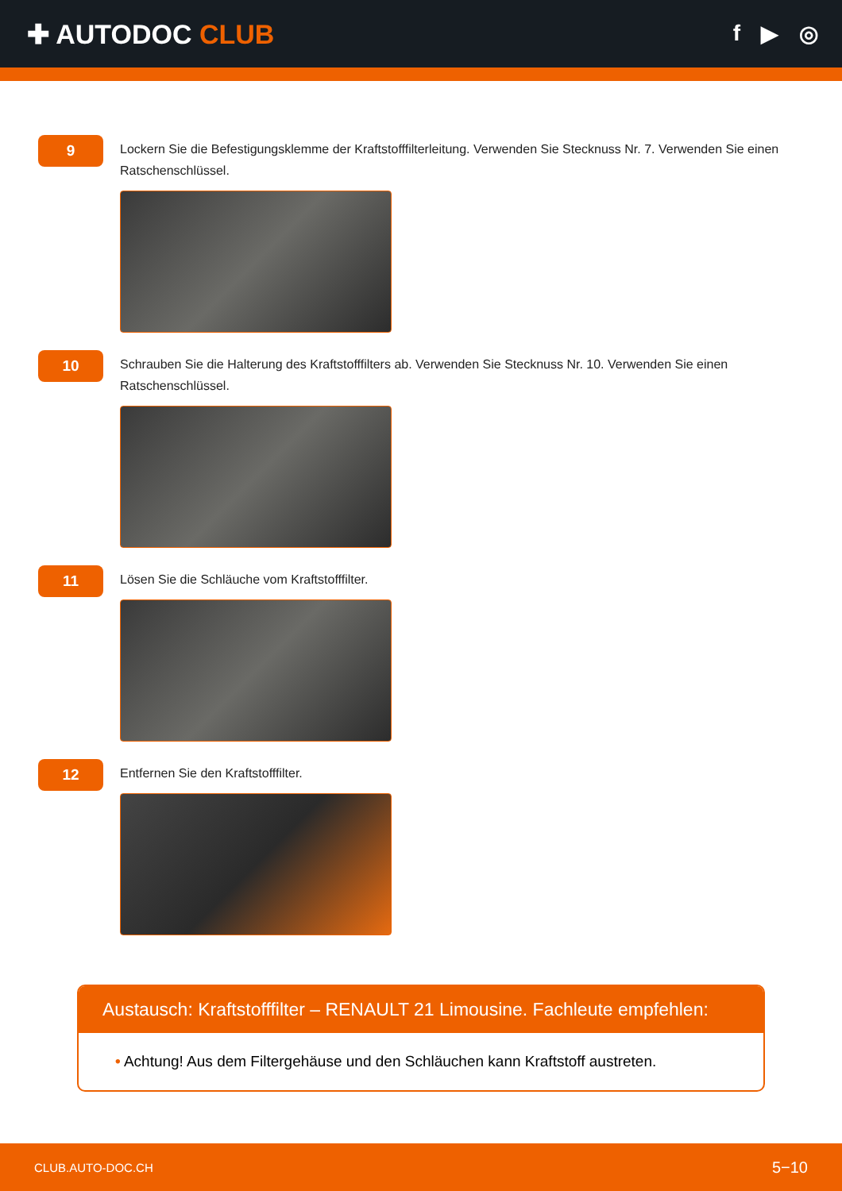✚ AUTODOC CLUB
f ▶ ◎
9
Lockern Sie die Befestigungsklemme der Kraftstofffilterleitung. Verwenden Sie Stecknuss Nr. 7. Verwenden Sie einen Ratschenschlüssel.
10
Schrauben Sie die Halterung des Kraftstofffilters ab. Verwenden Sie Stecknuss Nr. 10. Verwenden Sie einen Ratschenschlüssel.
11
Lösen Sie die Schläuche vom Kraftstofffilter.
12
Entfernen Sie den Kraftstofffilter.
Austausch: Kraftstofffilter – RENAULT 21 Limousine. Fachleute empfehlen:
• Achtung! Aus dem Filtergehäuse und den Schläuchen kann Kraftstoff austreten.
CLUB.AUTO-DOC.CH 5−10